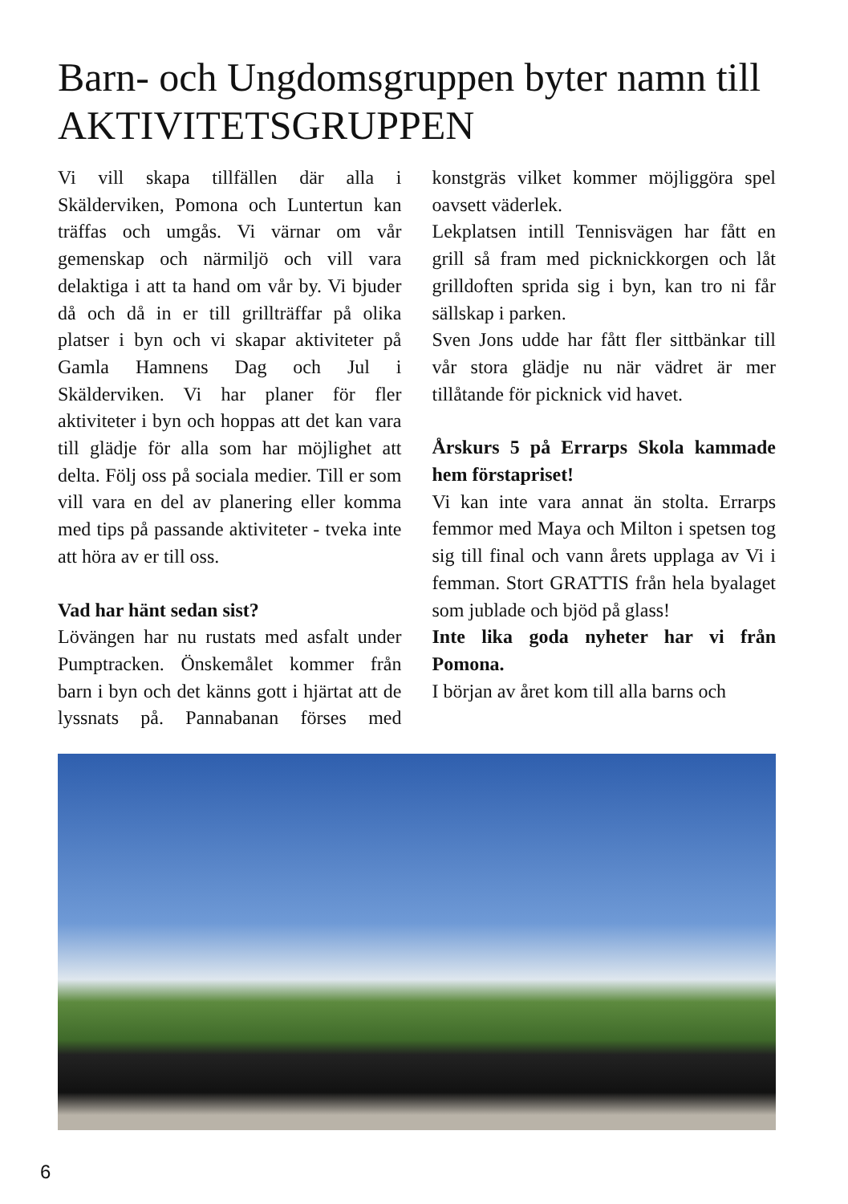Barn- och Ungdomsgruppen byter namn till AKTIVITETSGRUPPEN
Vi vill skapa tillfällen där alla i Skälderviken, Pomona och Luntertun kan träffas och umgås. Vi värnar om vår gemenskap och närmiljö och vill vara delaktiga i att ta hand om vår by. Vi bjuder då och då in er till grillträffar på olika platser i byn och vi skapar aktiviteter på Gamla Hamnens Dag och Jul i Skälderviken. Vi har planer för fler aktiviteter i byn och hoppas att det kan vara till glädje för alla som har möjlighet att delta. Följ oss på sociala medier. Till er som vill vara en del av planering eller komma med tips på passande aktiviteter - tveka inte att höra av er till oss.
Vad har hänt sedan sist?
Lövängen har nu rustats med asfalt under Pumptracken. Önskemålet kommer från barn i byn och det känns gott i hjärtat att de lyssnats på. Pannabanan förses med konstgräs vilket kommer möjliggöra spel oavsett väderlek.
Lekplatsen intill Tennisvägen har fått en grill så fram med picknickkorgen och låt grilldoften sprida sig i byn, kan tro ni får sällskap i parken.
Sven Jons udde har fått fler sittbänkar till vår stora glädje nu när vädret är mer tillåtande för picknick vid havet.
Årskurs 5 på Errarps Skola kammade hem förstapriset!
Vi kan inte vara annat än stolta. Errarps femmor med Maya och Milton i spetsen tog sig till final och vann årets upplaga av Vi i femman. Stort GRATTIS från hela byalaget som jublade och bjöd på glass!
Inte lika goda nyheter har vi från Pomona.
I början av året kom till alla barns och
6